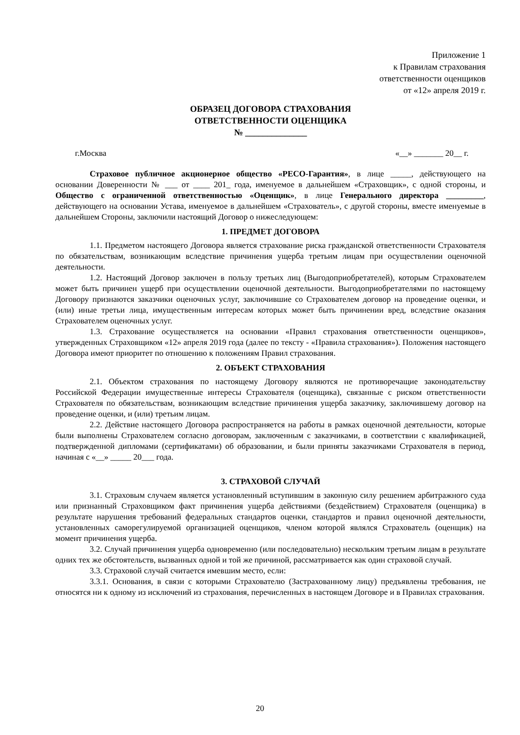Приложение 1
к Правилам страхования
ответственности оценщиков
от «12» апреля 2019 г.
ОБРАЗЕЦ ДОГОВОРА СТРАХОВАНИЯ
ОТВЕТСТВЕННОСТИ ОЦЕНЩИКА
№ ______________
г.Москва «__» _______ 20__ г.
Страховое публичное акционерное общество «РЕСО-Гарантия», в лице _____, действующего на основании Доверенности № ___ от ____ 201_ года, именуемое в дальнейшем «Страховщик», с одной стороны, и Общество с ограниченной ответственностью «Оценщик», в лице Генерального директора _________, действующего на основании Устава, именуемое в дальнейшем «Страхователь», с другой стороны, вместе именуемые в дальнейшем Стороны, заключили настоящий Договор о нижеследующем:
1. ПРЕДМЕТ ДОГОВОРА
1.1. Предметом настоящего Договора является страхование риска гражданской ответственности Страхователя по обязательствам, возникающим вследствие причинения ущерба третьим лицам при осуществлении оценочной деятельности.
1.2. Настоящий Договор заключен в пользу третьих лиц (Выгодоприобретателей), которым Страхователем может быть причинен ущерб при осуществлении оценочной деятельности. Выгодоприобретателями по настоящему Договору признаются заказчики оценочных услуг, заключившие со Страхователем договор на проведение оценки, и (или) иные третьи лица, имущественным интересам которых может быть причинении вред, вследствие оказания Страхователем оценочных услуг.
1.3. Страхование осуществляется на основании «Правил страхования ответственности оценщиков», утвержденных Страховщиком «12» апреля 2019 года (далее по тексту - «Правила страхования»). Положения настоящего Договора имеют приоритет по отношению к положениям Правил страхования.
2. ОБЪЕКТ СТРАХОВАНИЯ
2.1. Объектом страхования по настоящему Договору являются не противоречащие законодательству Российской Федерации имущественные интересы Страхователя (оценщика), связанные с риском ответственности Страхователя по обязательствам, возникающим вследствие причинения ущерба заказчику, заключившему договор на проведение оценки, и (или) третьим лицам.
2.2. Действие настоящего Договора распространяется на работы в рамках оценочной деятельности, которые были выполнены Страхователем согласно договорам, заключенным с заказчиками, в соответствии с квалификацией, подтвержденной дипломами (сертификатами) об образовании, и были приняты заказчиками Страхователя в период, начиная с «__» _____ 20___ года.
3. СТРАХОВОЙ СЛУЧАЙ
3.1. Страховым случаем является установленный вступившим в законную силу решением арбитражного суда или признанный Страховщиком факт причинения ущерба действиями (бездействием) Страхователя (оценщика) в результате нарушения требований федеральных стандартов оценки, стандартов и правил оценочной деятельности, установленных саморегулируемой организацией оценщиков, членом которой являлся Страхователь (оценщик) на момент причинения ущерба.
3.2. Случай причинения ущерба одновременно (или последовательно) нескольким третьим лицам в результате одних тех же обстоятельств, вызванных одной и той же причиной, рассматривается как один страховой случай.
3.3. Страховой случай считается имевшим место, если:
3.3.1. Основания, в связи с которыми Страхователю (Застрахованному лицу) предъявлены требования, не относятся ни к одному из исключений из страхования, перечисленных в настоящем Договоре и в Правилах страхования.
20